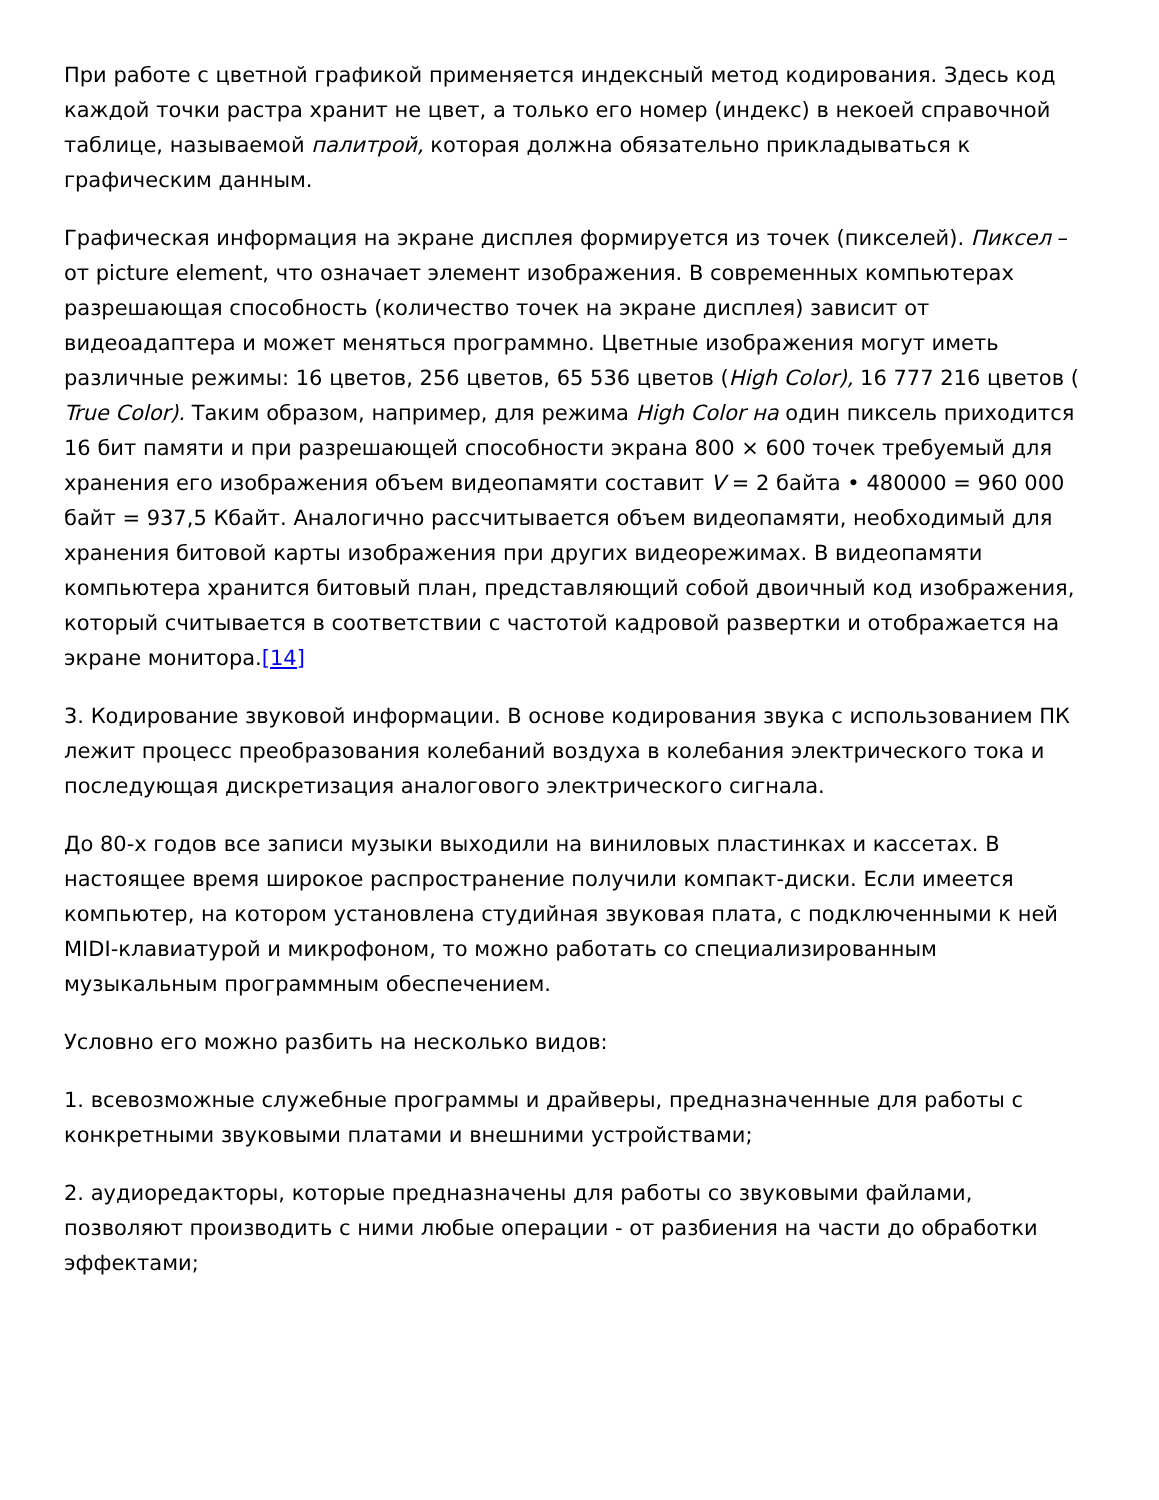При работе с цветной графикой применяется индексный метод кодирования. Здесь код каждой точки растра хранит не цвет, а только его номер (индекс) в некоей справочной таблице, называемой палитрой, которая должна обязательно прикладываться к графическим данным.
Графическая информация на экране дисплея формируется из точек (пикселей). Пиксел – от picture element, что означает элемент изображения. В современных компьютерах разрешающая способность (количество точек на экране дисплея) зависит от видеоадаптера и может меняться программно. Цветные изображения могут иметь различные режимы: 16 цветов, 256 цветов, 65 536 цветов (High Color), 16 777 216 цветов ( True Color). Таким образом, например, для режима High Color на один пиксель приходится 16 бит памяти и при разрешающей способности экрана 800 × 600 точек требуемый для хранения его изображения объем видеопамяти составит V = 2 байта • 480000 = 960 000 байт = 937,5 Кбайт. Аналогично рассчитывается объем видеопамяти, необходимый для хранения битовой карты изображения при других видеорежимах. В видеопамяти компьютера хранится битовый план, представляющий собой двоичный код изображения, который считывается в соответствии с частотой кадровой развертки и отображается на экране монитора.[14]
3. Кодирование звуковой информации. В основе кодирования звука с использованием ПК лежит процесс преобразования колебаний воздуха в колебания электрического тока и последующая дискретизация аналогового электрического сигнала.
До 80-х годов все записи музыки выходили на виниловых пластинках и кассетах. В настоящее время широкое распространение получили компакт-диски. Если имеется компьютер, на котором установлена студийная звуковая плата, с подключенными к ней MIDI-клавиатурой и микрофоном, то можно работать со специализированным музыкальным программным обеспечением.
Условно его можно разбить на несколько видов:
1. всевозможные служебные программы и драйверы, предназначенные для работы с конкретными звуковыми платами и внешними устройствами;
2. аудиоредакторы, которые предназначены для работы со звуковыми файлами, позволяют производить с ними любые операции - от разбиения на части до обработки эффектами;